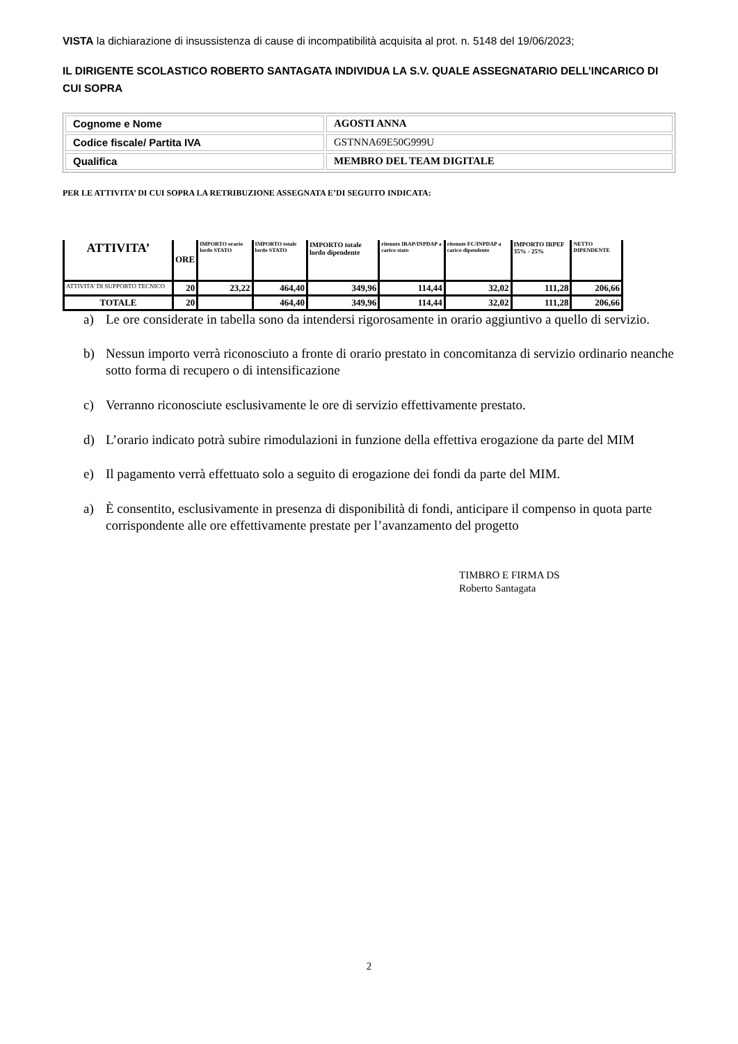VISTA la dichiarazione di insussistenza di cause di incompatibilità acquisita al prot. n. 5148 del 19/06/2023;
IL DIRIGENTE SCOLASTICO ROBERTO SANTAGATA INDIVIDUA LA S.V. QUALE ASSEGNATARIO DELL’INCARICO DI CUI SOPRA
| Cognome e Nome | AGOSTI ANNA |
| Codice fiscale/ Partita IVA | GSTNNA69E50G999U |
| Qualifica | MEMBRO DEL TEAM DIGITALE |
PER LE ATTIVITA’ DI CUI SOPRA LA RETRIBUZIONE ASSEGNATA E’DI SEGUITO INDICATA:
| ATTIVITA’ | ORE | IMPORTO orario lordo STATO | IMPORTO totale lordo STATO | IMPORTO totale lordo dipendente | ritenute IRAP/INPDAP a carico stato | ritenute FC/INPDAP a carico dipendente | IMPORTO IRPEF 35% - 25% | NETTO DIPENDENTE |
| --- | --- | --- | --- | --- | --- | --- | --- | --- |
| ATTIVITA’ DI SUPPORTO TECNICO | 20 | 23,22 | 464,40 | 349,96 | 114,44 | 32,02 | 111,28 | 206,66 |
| TOTALE | 20 | | 464,40 | 349,96 | 114,44 | 32,02 | 111,28 | 206,66 |
a) Le ore considerate in tabella sono da intendersi rigorosamente in orario aggiuntivo a quello di servizio.
b) Nessun importo verrà riconosciuto a fronte di orario prestato in concomitanza di servizio ordinario neanche sotto forma di recupero o di intensificazione
c) Verranno riconosciute esclusivamente le ore di servizio effettivamente prestato.
d) L’orario indicato potrà subire rimodulazioni in funzione della effettiva erogazione da parte del MIM
e) Il pagamento verrà effettuato solo a seguito di erogazione dei fondi da parte del MIM.
a) È consentito, esclusivamente in presenza di disponibilità di fondi, anticipare il compenso in quota parte corrispondente alle ore effettivamente prestate per l’avanzamento del progetto
TIMBRO E FIRMA DS
Roberto Santagata
2